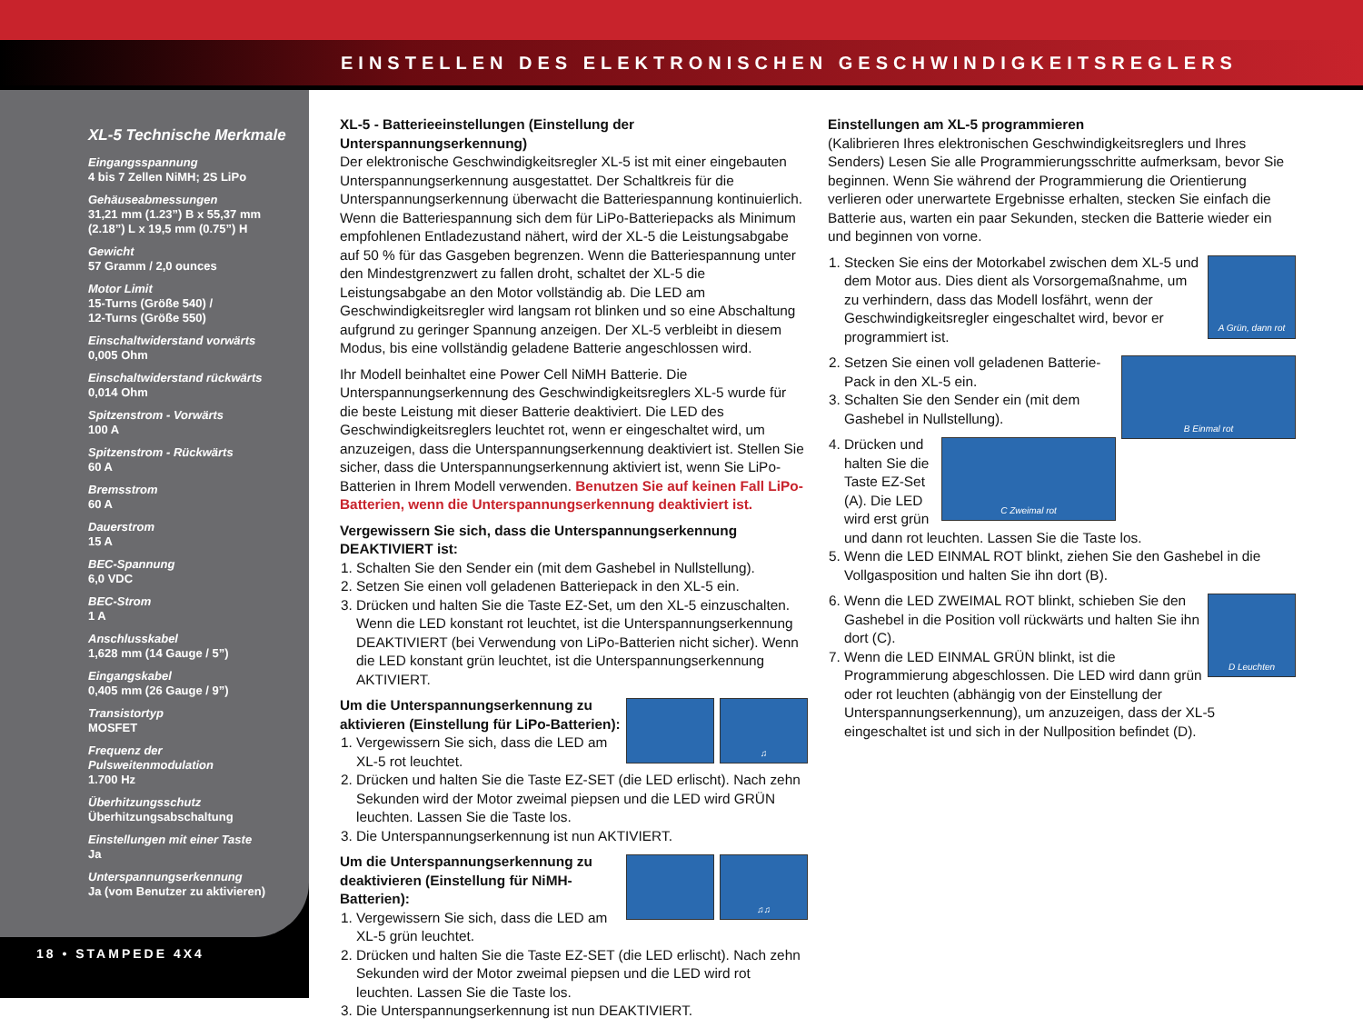EINSTELLEN DES ELEKTRONISCHEN GESCHWINDIGKEITSREGLERS
XL-5 Technische Merkmale
Eingangsspannung
4 bis 7 Zellen NiMH; 2S LiPo
Gehäuseabmessungen
31,21 mm (1.23”) B x 55,37 mm (2.18”) L x 19,5 mm (0.75”) H
Gewicht
57 Gramm / 2,0 ounces
Motor Limit
15-Turns (Größe 540) /
12-Turns (Größe 550)
Einschaltwiderstand vorwärts
0,005 Ohm
Einschaltwiderstand rückwärts
0,014 Ohm
Spitzenstrom - Vorwärts
100 A
Spitzenstrom - Rückwärts
60 A
Bremsstrom
60 A
Dauerstrom
15 A
BEC-Spannung
6,0 VDC
BEC-Strom
1 A
Anschlusskabel
1,628 mm (14 Gauge / 5”)
Eingangskabel
0,405 mm (26 Gauge / 9”)
Transistortyp
MOSFET
Frequenz der Pulsweitenmodulation
1.700 Hz
Überhitzungsschutz
Überhitzungsabschaltung
Einstellungen mit einer Taste
Ja
Unterspannungserkennung
Ja (vom Benutzer zu aktivieren)
18 • STAMPEDE 4X4
XL-5 - Batterieeinstellungen (Einstellung der Unterspannungserkennung)
Der elektronische Geschwindigkeitsregler XL-5 ist mit einer eingebauten Unterspannungserkennung ausgestattet. Der Schaltkreis für die Unterspannungserkennung überwacht die Batteriespannung kontinuierlich. Wenn die Batteriespannung sich dem für LiPo-Batteriepacks als Minimum empfohlenen Entladezustand nähert, wird der XL-5 die Leistungsabgabe auf 50 % für das Gasgeben begrenzen. Wenn die Batteriespannung unter den Mindestgrenzwert zu fallen droht, schaltet der XL-5 die Leistungsabgabe an den Motor vollständig ab. Die LED am Geschwindigkeitsregler wird langsam rot blinken und so eine Abschaltung aufgrund zu geringer Spannung anzeigen. Der XL-5 verbleibt in diesem Modus, bis eine vollständig geladene Batterie angeschlossen wird.
Ihr Modell beinhaltet eine Power Cell NiMH Batterie. Die Unterspannungserkennung des Geschwindigkeitsreglers XL-5 wurde für die beste Leistung mit dieser Batterie deaktiviert. Die LED des Geschwindigkeitsreglers leuchtet rot, wenn er eingeschaltet wird, um anzuzeigen, dass die Unterspannungserkennung deaktiviert ist. Stellen Sie sicher, dass die Unterspannungserkennung aktiviert ist, wenn Sie LiPo-Batterien in Ihrem Modell verwenden. Benutzen Sie auf keinen Fall LiPo-Batterien, wenn die Unterspannungserkennung deaktiviert ist.
Vergewissern Sie sich, dass die Unterspannungserkennung DEAKTIVIERT ist:
1. Schalten Sie den Sender ein (mit dem Gashebel in Nullstellung).
2. Setzen Sie einen voll geladenen Batteriepack in den XL-5 ein.
3. Drücken und halten Sie die Taste EZ-Set, um den XL-5 einzuschalten. Wenn die LED konstant rot leuchtet, ist die Unterspannungserkennung DEAKTIVIERT (bei Verwendung von LiPo-Batterien nicht sicher). Wenn die LED konstant grün leuchtet, ist die Unterspannungserkennung AKTIVIERT.
♫
Um die Unterspannungserkennung zu aktivieren (Einstellung für LiPo-Batterien):
1. Vergewissern Sie sich, dass die LED am XL-5 rot leuchtet.
2. Drücken und halten Sie die Taste EZ-SET (die LED erlischt). Nach zehn Sekunden wird der Motor zweimal piepsen und die LED wird GRÜN leuchten. Lassen Sie die Taste los.
3. Die Unterspannungserkennung ist nun AKTIVIERT.
♫♫
Um die Unterspannungserkennung zu deaktivieren (Einstellung für NiMH-Batterien):
1. Vergewissern Sie sich, dass die LED am XL-5 grün leuchtet.
2. Drücken und halten Sie die Taste EZ-SET (die LED erlischt). Nach zehn Sekunden wird der Motor zweimal piepsen und die LED wird rot leuchten. Lassen Sie die Taste los.
3. Die Unterspannungserkennung ist nun DEAKTIVIERT.
Einstellungen am XL-5 programmieren
(Kalibrieren Ihres elektronischen Geschwindigkeitsreglers und Ihres Senders) Lesen Sie alle Programmierungsschritte aufmerksam, bevor Sie beginnen. Wenn Sie während der Programmierung die Orientierung verlieren oder unerwartete Ergebnisse erhalten, stecken Sie einfach die Batterie aus, warten ein paar Sekunden, stecken die Batterie wieder ein und beginnen von vorne.
A Grün, dann rot
1. Stecken Sie eins der Motorkabel zwischen dem XL-5 und dem Motor aus. Dies dient als Vorsorgemaßnahme, um zu verhindern, dass das Modell losfährt, wenn der Geschwindigkeitsregler eingeschaltet wird, bevor er programmiert ist.
B Einmal rot
2. Setzen Sie einen voll geladenen Batterie-Pack in den XL-5 ein.
3. Schalten Sie den Sender ein (mit dem Gashebel in Nullstellung).
C Zweimal rot
4. Drücken und halten Sie die Taste EZ-Set (A). Die LED wird erst grün und dann rot leuchten. Lassen Sie die Taste los.
5. Wenn die LED EINMAL ROT blinkt, ziehen Sie den Gashebel in die Vollgasposition und halten Sie ihn dort (B).
D Leuchten
6. Wenn die LED ZWEIMAL ROT blinkt, schieben Sie den Gashebel in die Position voll rückwärts und halten Sie ihn dort (C).
7. Wenn die LED EINMAL GRÜN blinkt, ist die Programmierung abgeschlossen. Die LED wird dann grün oder rot leuchten (abhängig von der Einstellung der Unterspannungserkennung), um anzuzeigen, dass der XL-5 eingeschaltet ist und sich in der Nullposition befindet (D).